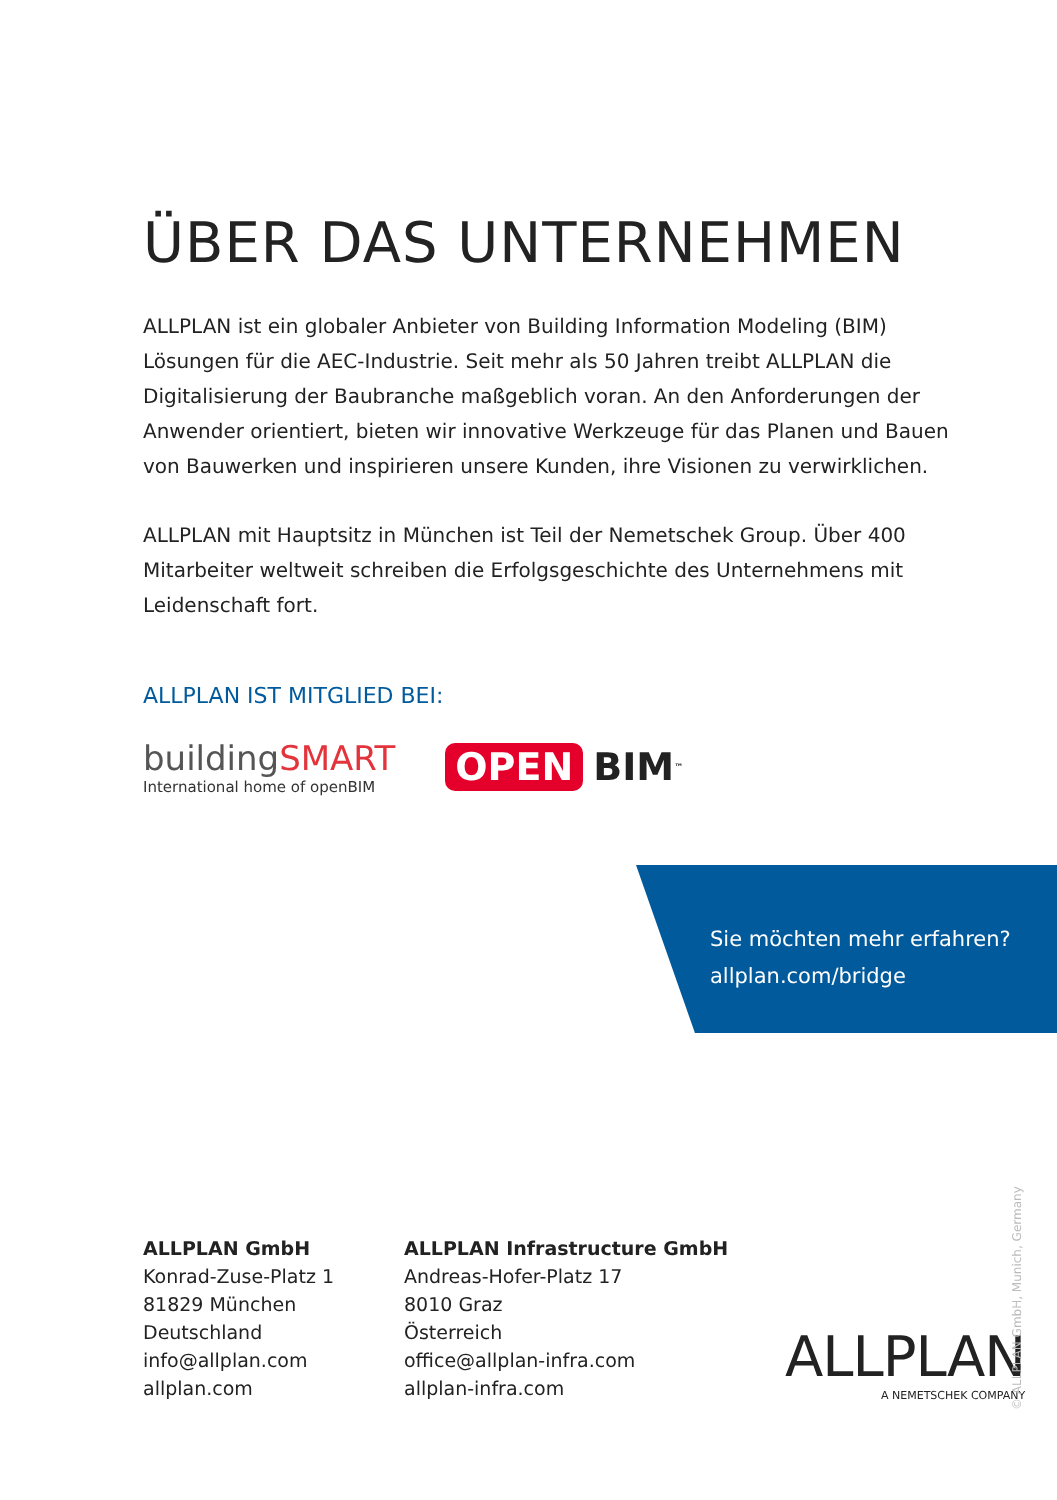ÜBER DAS UNTERNEHMEN
ALLPLAN ist ein globaler Anbieter von Building Information Modeling (BIM) Lösungen für die AEC-Industrie. Seit mehr als 50 Jahren treibt ALLPLAN die Digitalisierung der Baubranche maßgeblich voran. An den Anforderungen der Anwender orientiert, bieten wir innovative Werkzeuge für das Planen und Bauen von Bauwerken und inspirieren unsere Kunden, ihre Visionen zu verwirklichen.
ALLPLAN mit Hauptsitz in München ist Teil der Nemetschek Group. Über 400 Mitarbeiter weltweit schreiben die Erfolgsgeschichte des Unternehmens mit Leidenschaft fort.
ALLPLAN IST MITGLIED BEI:
buildingSMART
International home of openBIM
OPEN BIM<sup>™</sup>
Sie möchten mehr erfahren?
allplan.com/bridge
ALLPLAN GmbH
Konrad-Zuse-Platz 1
81829 München
Deutschland
info@allplan.com
allplan.com
ALLPLAN Infrastructure GmbH
Andreas-Hofer-Platz 17
8010 Graz
Österreich
office@allplan-infra.com
allplan-infra.com
ALLPLAN
A NEMETSCHEK COMPANY
© ALLPLAN GmbH, Munich, Germany